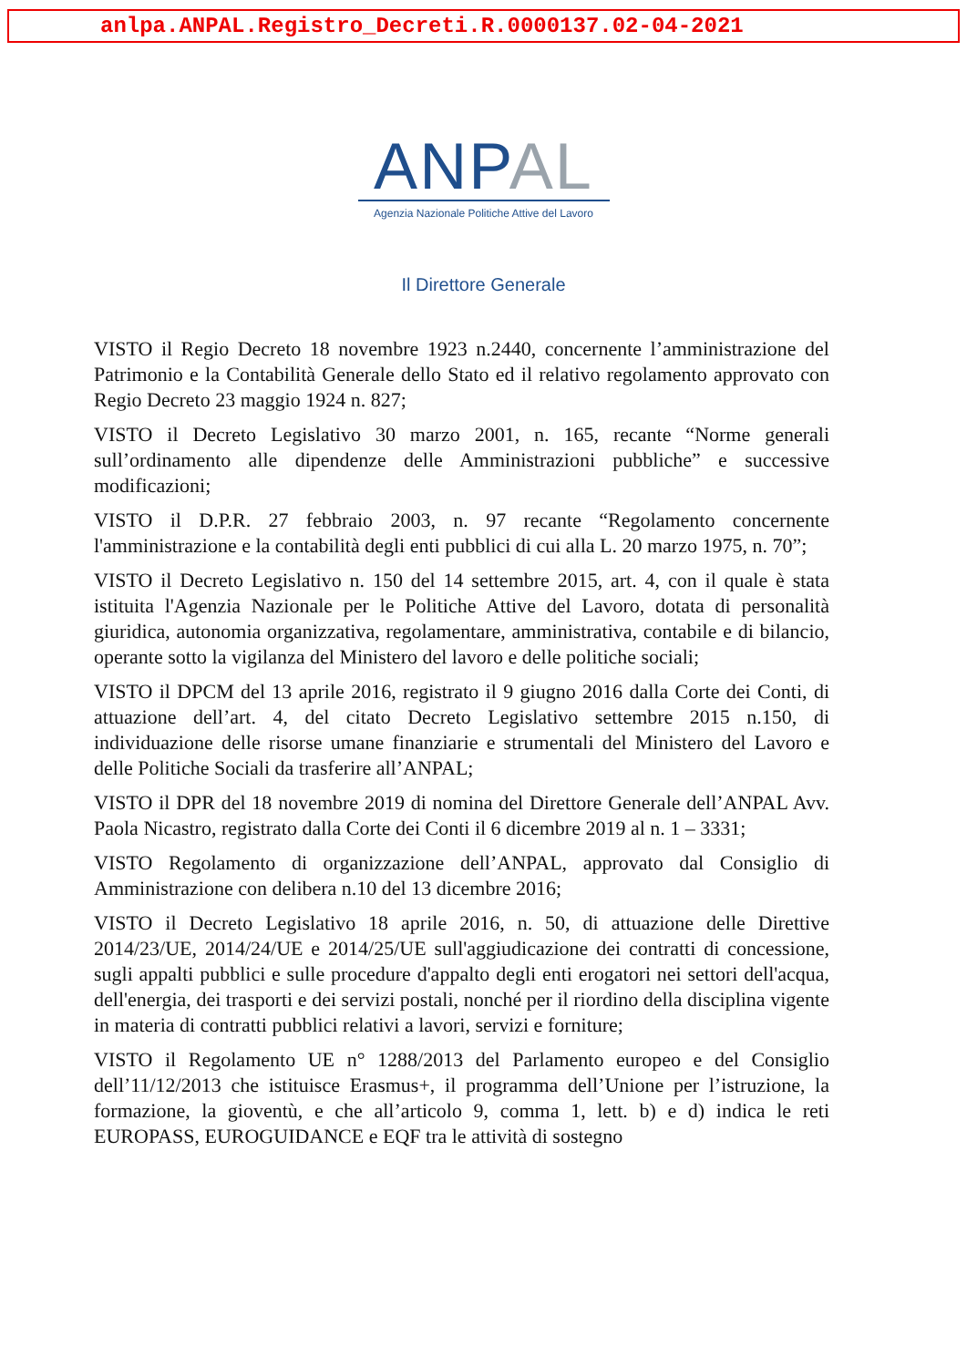anlpa.ANPAL.Registro_Decreti.R.0000137.02-04-2021
ANPAL
Agenzia Nazionale Politiche Attive del Lavoro
Il Direttore Generale
VISTO il Regio Decreto 18 novembre 1923 n.2440, concernente l’amministrazione del Patrimonio e la Contabilità Generale dello Stato ed il relativo regolamento approvato con Regio Decreto 23 maggio 1924 n. 827;
VISTO il Decreto Legislativo 30 marzo 2001, n. 165, recante “Norme generali sull’ordinamento alle dipendenze delle Amministrazioni pubbliche” e successive modificazioni;
VISTO il D.P.R. 27 febbraio 2003, n. 97 recante “Regolamento concernente l'amministrazione e la contabilità degli enti pubblici di cui alla L. 20 marzo 1975, n. 70”;
VISTO il Decreto Legislativo n. 150 del 14 settembre 2015, art. 4, con il quale è stata istituita l'Agenzia Nazionale per le Politiche Attive del Lavoro, dotata di personalità giuridica, autonomia organizzativa, regolamentare, amministrativa, contabile e di bilancio, operante sotto la vigilanza del Ministero del lavoro e delle politiche sociali;
VISTO il DPCM del 13 aprile 2016, registrato il 9 giugno 2016 dalla Corte dei Conti, di attuazione dell’art. 4, del citato Decreto Legislativo settembre 2015 n.150, di individuazione delle risorse umane finanziarie e strumentali del Ministero del Lavoro e delle Politiche Sociali da trasferire all’ANPAL;
VISTO il DPR del 18 novembre 2019 di nomina del Direttore Generale dell’ANPAL Avv. Paola Nicastro, registrato dalla Corte dei Conti il 6 dicembre 2019 al n. 1 – 3331;
VISTO Regolamento di organizzazione dell’ANPAL, approvato dal Consiglio di Amministrazione con delibera n.10 del 13 dicembre 2016;
VISTO il Decreto Legislativo 18 aprile 2016, n. 50, di attuazione delle Direttive 2014/23/UE, 2014/24/UE e 2014/25/UE sull'aggiudicazione dei contratti di concessione, sugli appalti pubblici e sulle procedure d'appalto degli enti erogatori nei settori dell'acqua, dell'energia, dei trasporti e dei servizi postali, nonché per il riordino della disciplina vigente in materia di contratti pubblici relativi a lavori, servizi e forniture;
VISTO il Regolamento UE n° 1288/2013 del Parlamento europeo e del Consiglio dell’11/12/2013 che istituisce Erasmus+, il programma dell’Unione per l’istruzione, la formazione, la gioventù, e che all’articolo 9, comma 1, lett. b) e d) indica le reti EUROPASS, EUROGUIDANCE e EQF tra le attività di sostegno